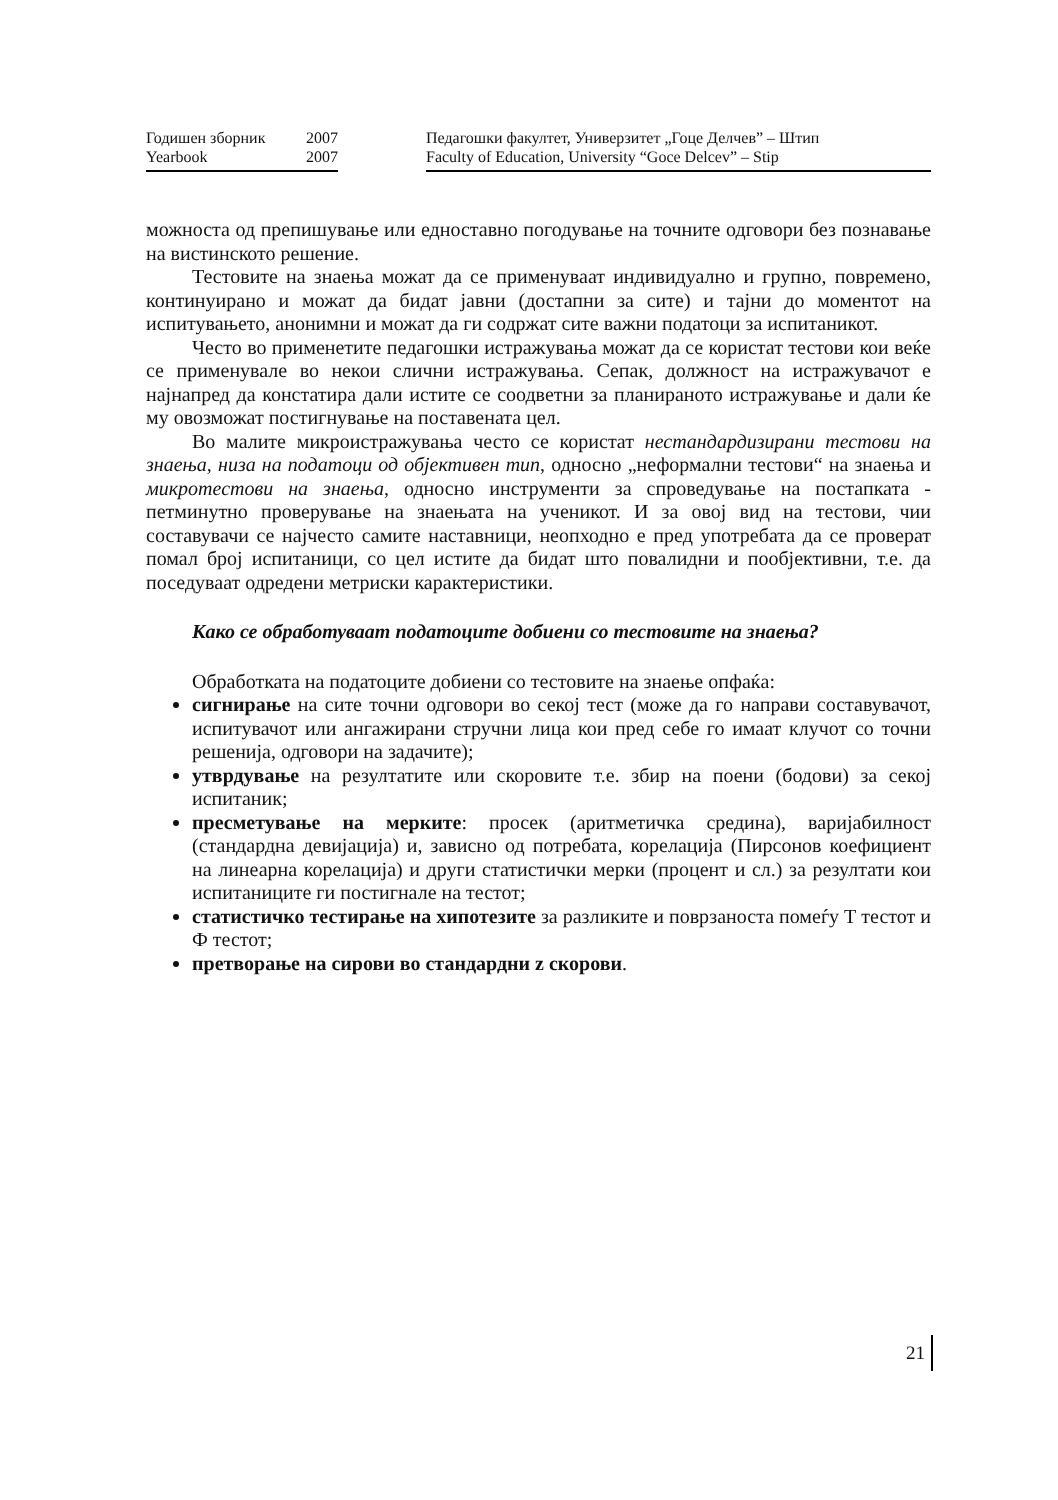Годишен зборник
Yearbook
2007
2007
Педагошки факултет, Универзитет „Гоце Делчев” – Штип
Faculty of Education, University “Goce Delcev” – Stip
можноста од препишување или едноставно погодување на точните одговори без познавање на вистинското решение.
Тестовите на знаења можат да се применуваат индивидуално и групно, повремено, континуирано и можат да бидат јавни (достапни за сите) и тајни до моментот на испитувањето, анонимни и можат да ги содржат сите важни податоци за испитаникот.
Често во применетите педагошки истражувања можат да се користат тестови кои веќе се применувале во некои слични истражувања. Сепак, должност на истражувачот е најнапред да констатира дали истите се соодветни за планираното истражување и дали ќе му овозможат постигнување на поставената цел.
Во малите микроистражувања често се користат нестандардизирани тестови на знаења, низа на податоци од објективен тип, односно „неформални тестови“ на знаења и микротестови на знаења, односно инструменти за спроведување на постапката - петминутно проверување на знаењата на ученикот. И за овој вид на тестови, чии составувачи се најчесто самите наставници, неопходно е пред употребата да се проверат помал број испитаници, со цел истите да бидат што повалидни и пообјективни, т.е. да поседуваат одредени метриски карактеристики.
Како се обработуваат податоците добиени со тестовите на знаења?
Обработката на податоците добиени со тестовите на знаење опфаќа:
сигнирање на сите точни одговори во секој тест (може да го направи составувачот, испитувачот или ангажирани стручни лица кои пред себе го имаат клучот со точни решенија, одговори на задачите);
утврдување на резултатите или скоровите т.е. збир на поени (бодови) за секој испитаник;
пресметување на мерките: просек (аритметичка средина), варијабилност (стандардна девијација) и, зависно од потребата, корелација (Пирсонов коефициент на линеарна корелација) и други статистички мерки (процент и сл.) за резултати кои испитаниците ги постигнале на тестот;
статистичко тестирање на хипотезите за разликите и поврзаноста помеѓу Т тестот и Ф тестот;
претворање на сирови во стандардни z скорови.
21